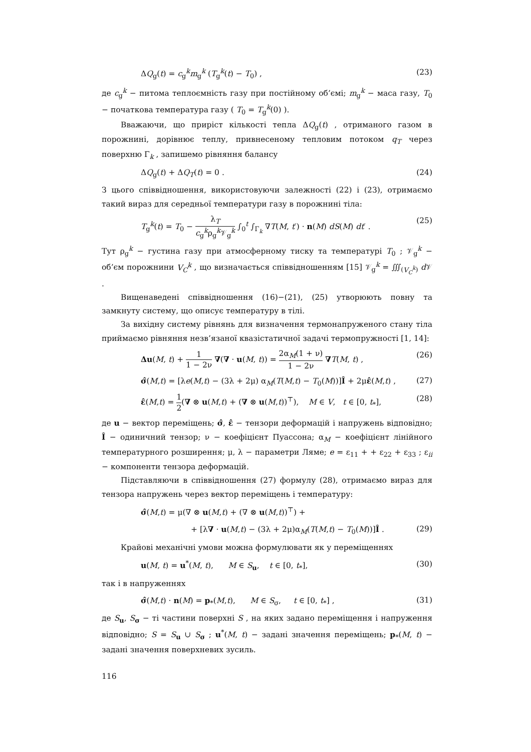ΔQ<sub>g</sub>(t) = c<sub>g</sub><sup>k</sup>m<sub>g</sub><sup>k</sup> (T<sub>g</sub><sup>k</sup>(t) − T<sub>0</sub>) , (23)
де c<sub>g</sub><sup>k</sup> − питома теплоємність газу при постійному об’ємі; m<sub>g</sub><sup>k</sup> − маса газу, T<sub>0</sub> − початкова температура газу ( T<sub>0</sub> = T<sub>g</sub><sup>k</sup>(0) ).
Вважаючи, що приріст кількості тепла ΔQ<sub>g</sub>(t) , отриманого газом в порожнині, дорівнює теплу, привнесеному тепловим потоком q<sub>T</sub> через поверхню Γ<sub>k</sub> , запишемо рівняння балансу
ΔQ<sub>g</sub>(t) + ΔQ<sub>T</sub>(t) = 0 . (24)
З цього співвідношення, використовуючи залежності (22) і (23), отримаємо такий вираз для середньої температури газу в порожнині тіла:
T<sub>g</sub><sup>k</sup>(t) = T<sub>0</sub> − λ<sub>T</sub> c<sub>g</sub><sup>k</sup>ρ<sub>g</sub><sup>k</sup>𝒱<sub>g</sub><sup>k</sup> ∫<sub>0</sub><sup>t</sup> ∫<sub>Γ<sub>k</sub></sub> ∇T(M, t′) · n(M) dS(M) dt′ . (25)
Тут ρ<sub>g</sub><sup>k</sup> − густина газу при атмосферному тиску та температурі T<sub>0</sub> ; 𝒱<sub>g</sub><sup>k</sup> − об’єм порожнини V<sub>C</sub><sup>k</sup> , що визначається співвідношенням [15] 𝒱<sub>g</sub><sup>k</sup> = ∭<sub>(V<sub>C</sub><sup>k</sup>)</sub> d 𝒱 .
Вищенаведені співвідношення (16)−(21), (25) утворюють повну та замкнуту систему, що описує температуру в тілі.
За вихідну систему рівнянь для визначення термонапруженого стану тіла приймаємо рівняння незв’язаної квазістатичної задачі термопружності [1, 14]:
Δu(M, t) + 1 1 − 2ν ∇(∇ · u(M, t)) = 2α<sub>M</sub>(1 + ν) 1 − 2ν ∇T(M, t) , (26)
σ̂(M,t) = [λe(M,t) − (3λ + 2μ) α<sub>M</sub>(T(M,t) − T<sub>0</sub>(M))]Î + 2με̂(M,t) , (27)
ε̂(M,t) = 1 2(∇ ⊗ u(M,t) + (∇ ⊗ u(M,t))<sup>⊤</sup>), M ∈ V, t ∈ [0, t<sub>*</sub>], (28)
де u − вектор переміщень; σ̂, ε̂ − тензори деформацій і напружень відповідно; Î − одиничний тензор; ν − коефіцієнт Пуассона; α<sub>M</sub> − коефіцієнт лінійного температурного розширення; μ, λ − параметри Ляме; e = ε<sub>11</sub> + + ε<sub>22</sub> + ε<sub>33</sub> ; ε<sub>ii</sub> − компоненти тензора деформацій.
Підставляючи в співвідношення (27) формулу (28), отримаємо вираз для тензора напружень через вектор переміщень і температуру:
σ̂(M,t) = μ(∇ ⊗ u(M,t) + (∇ ⊗ u(M,t))<sup>⊤</sup>) +
+ [λ∇ · u(M,t) − (3λ + 2μ)α<sub>M</sub>(T(M,t) − T<sub>0</sub>(M))]Î . (29)
Крайові механічні умови можна формулювати як у переміщеннях
u(M, t) = u<sup>*</sup>(M, t), M ∈ S<sub>u</sub>, t ∈ [0, t<sub>*</sub>], (30)
так і в напруженнях
σ̂(M,t) · n(M) = p<sub>*</sub>(M,t), M ∈ S<sub>σ</sub>, t ∈ [0, t<sub>*</sub>] , (31)
де S<sub>u</sub>, S<sub>σ</sub> − ті частини поверхні S , на яких задано переміщення і напруження відповідно; S = S<sub>u</sub> ∪ S<sub>σ</sub> ; u<sup>*</sup>(M, t) − задані значення переміщень; p<sub>*</sub>(M, t) − задані значення поверхневих зусиль.
116